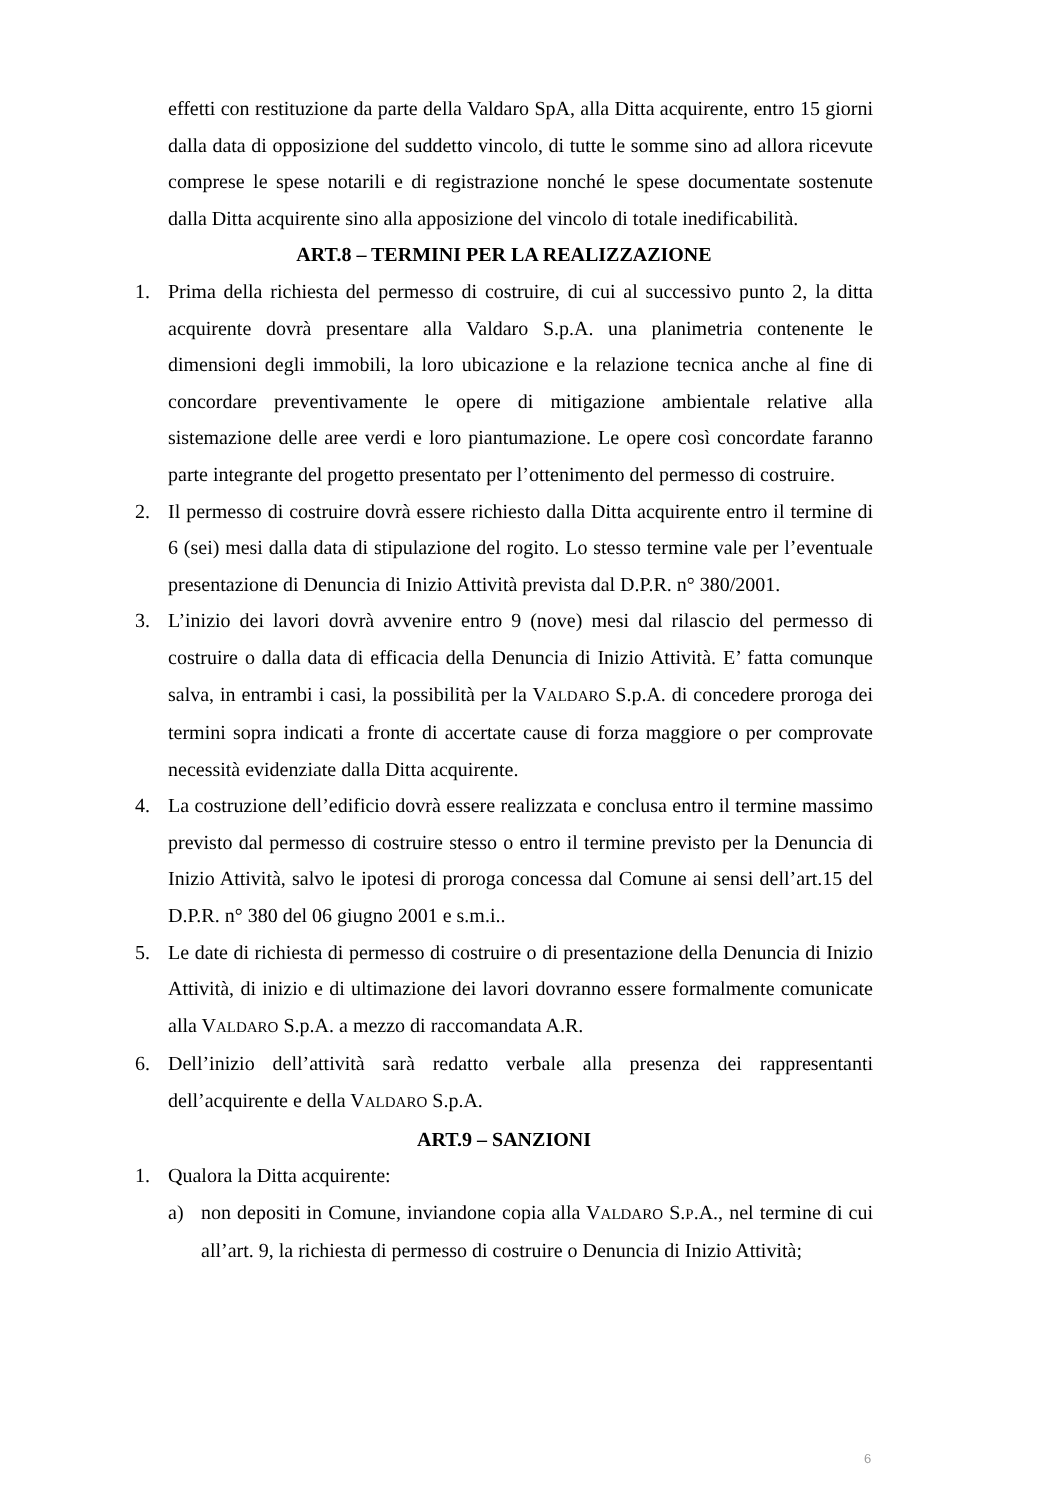effetti con restituzione da parte della Valdaro SpA, alla Ditta acquirente, entro 15 giorni dalla data di opposizione del suddetto vincolo, di tutte le somme sino ad allora ricevute comprese le spese notarili e di registrazione nonché le spese documentate sostenute dalla Ditta acquirente sino alla apposizione del vincolo di totale inedificabilità.
ART.8 – TERMINI PER LA REALIZZAZIONE
1. Prima della richiesta del permesso di costruire, di cui al successivo punto 2, la ditta acquirente dovrà presentare alla Valdaro S.p.A. una planimetria contenente le dimensioni degli immobili, la loro ubicazione e la relazione tecnica anche al fine di concordare preventivamente le opere di mitigazione ambientale relative alla sistemazione delle aree verdi e loro piantumazione. Le opere così concordate faranno parte integrante del progetto presentato per l’ottenimento del permesso di costruire.
2. Il permesso di costruire dovrà essere richiesto dalla Ditta acquirente entro il termine di 6 (sei) mesi dalla data di stipulazione del rogito. Lo stesso termine vale per l’eventuale presentazione di Denuncia di Inizio Attività prevista dal D.P.R. n° 380/2001.
3. L’inizio dei lavori dovrà avvenire entro 9 (nove) mesi dal rilascio del permesso di costruire o dalla data di efficacia della Denuncia di Inizio Attività. E’ fatta comunque salva, in entrambi i casi, la possibilità per la VALDARO S.p.A. di concedere proroga dei termini sopra indicati a fronte di accertate cause di forza maggiore o per comprovate necessità evidenziate dalla Ditta acquirente.
4. La costruzione dell’edificio dovrà essere realizzata e conclusa entro il termine massimo previsto dal permesso di costruire stesso o entro il termine previsto per la Denuncia di Inizio Attività, salvo le ipotesi di proroga concessa dal Comune ai sensi dell’art.15 del D.P.R. n° 380 del 06 giugno 2001 e s.m.i..
5. Le date di richiesta di permesso di costruire o di presentazione della Denuncia di Inizio Attività, di inizio e di ultimazione dei lavori dovranno essere formalmente comunicate alla VALDARO S.p.A. a mezzo di raccomandata A.R.
6. Dell’inizio dell’attività sarà redatto verbale alla presenza dei rappresentanti dell’acquirente e della VALDARO S.p.A.
ART.9 – SANZIONI
1. Qualora la Ditta acquirente:
a) non depositi in Comune, inviandone copia alla VALDARO S.P.A., nel termine di cui all’art. 9, la richiesta di permesso di costruire o Denuncia di Inizio Attività;
6